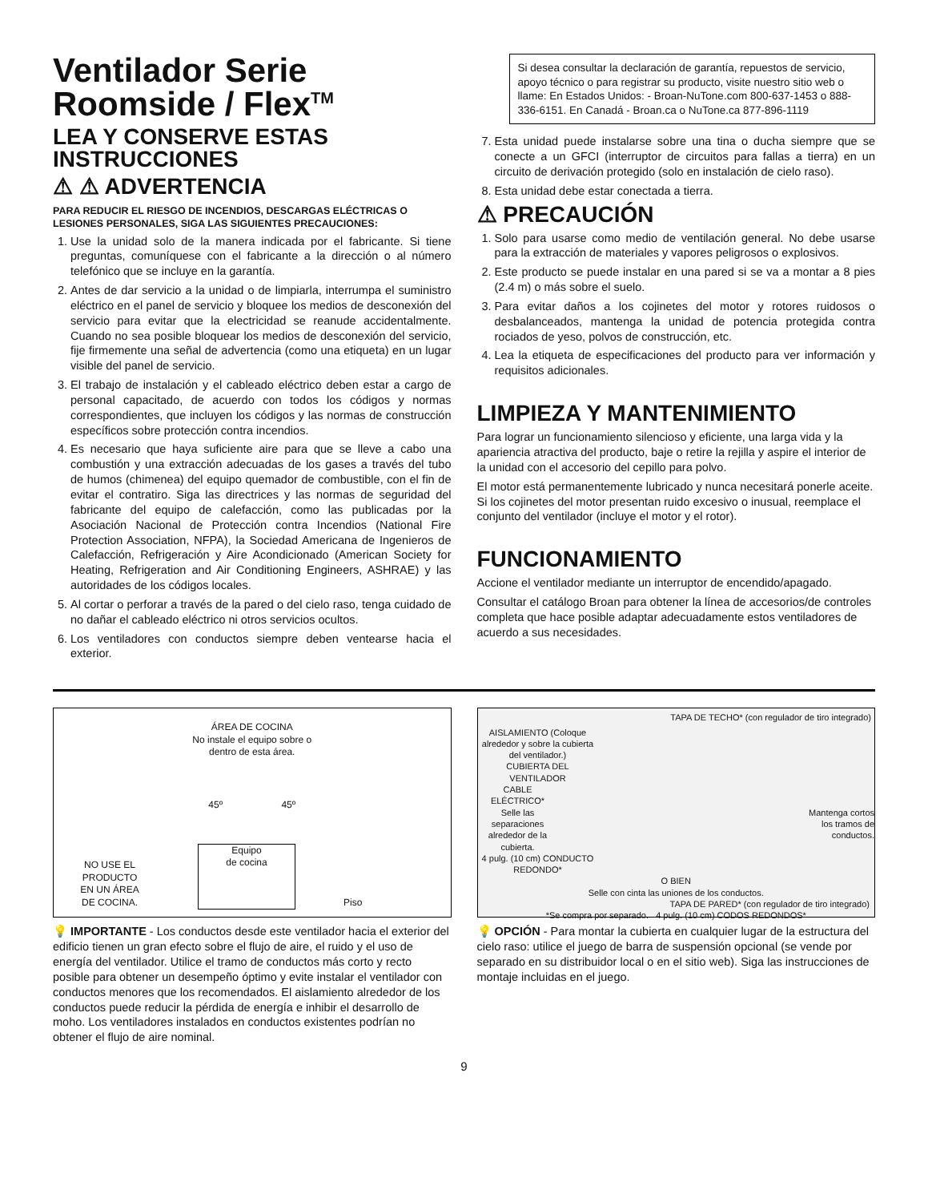Ventilador Serie Roomside / Flex<sup>TM</sup>
LEA Y CONSERVE ESTAS INSTRUCCIONES
⚠ ⚠ ADVERTENCIA
PARA REDUCIR EL RIESGO DE INCENDIOS, DESCARGAS ELÉCTRICAS O LESIONES PERSONALES, SIGA LAS SIGUIENTES PRECAUCIONES:
1. Use la unidad solo de la manera indicada por el fabricante. Si tiene preguntas, comuníquese con el fabricante a la dirección o al número telefónico que se incluye en la garantía.
2. Antes de dar servicio a la unidad o de limpiarla, interrumpa el suministro eléctrico en el panel de servicio y bloquee los medios de desconexión del servicio para evitar que la electricidad se reanude accidentalmente. Cuando no sea posible bloquear los medios de desconexión del servicio, fije firmemente una señal de advertencia (como una etiqueta) en un lugar visible del panel de servicio.
3. El trabajo de instalación y el cableado eléctrico deben estar a cargo de personal capacitado, de acuerdo con todos los códigos y normas correspondientes, que incluyen los códigos y las normas de construcción específicos sobre protección contra incendios.
4. Es necesario que haya suficiente aire para que se lleve a cabo una combustión y una extracción adecuadas de los gases a través del tubo de humos (chimenea) del equipo quemador de combustible, con el fin de evitar el contratiro. Siga las directrices y las normas de seguridad del fabricante del equipo de calefacción, como las publicadas por la Asociación Nacional de Protección contra Incendios (National Fire Protection Association, NFPA), la Sociedad Americana de Ingenieros de Calefacción, Refrigeración y Aire Acondicionado (American Society for Heating, Refrigeration and Air Conditioning Engineers, ASHRAE) y las autoridades de los códigos locales.
5. Al cortar o perforar a través de la pared o del cielo raso, tenga cuidado de no dañar el cableado eléctrico ni otros servicios ocultos.
6. Los ventiladores con conductos siempre deben ventearse hacia el exterior.
Si desea consultar la declaración de garantía, repuestos de servicio, apoyo técnico o para registrar su producto, visite nuestro sitio web o llame: En Estados Unidos: - Broan-NuTone.com 800-637-1453 o 888-336-6151. En Canadá - Broan.ca o NuTone.ca 877-896-1119
7. Esta unidad puede instalarse sobre una tina o ducha siempre que se conecte a un GFCI (interruptor de circuitos para fallas a tierra) en un circuito de derivación protegido (solo en instalación de cielo raso).
8. Esta unidad debe estar conectada a tierra.
⚠ PRECAUCIÓN
1. Solo para usarse como medio de ventilación general. No debe usarse para la extracción de materiales y vapores peligrosos o explosivos.
2. Este producto se puede instalar en una pared si se va a montar a 8 pies (2.4 m) o más sobre el suelo.
3. Para evitar daños a los cojinetes del motor y rotores ruidosos o desbalanceados, mantenga la unidad de potencia protegida contra rociados de yeso, polvos de construcción, etc.
4. Lea la etiqueta de especificaciones del producto para ver información y requisitos adicionales.
LIMPIEZA Y MANTENIMIENTO
Para lograr un funcionamiento silencioso y eficiente, una larga vida y la apariencia atractiva del producto, baje o retire la rejilla y aspire el interior de la unidad con el accesorio del cepillo para polvo.
El motor está permanentemente lubricado y nunca necesitará ponerle aceite. Si los cojinetes del motor presentan ruido excesivo o inusual, reemplace el conjunto del ventilador (incluye el motor y el rotor).
FUNCIONAMIENTO
Accione el ventilador mediante un interruptor de encendido/apagado.
Consultar el catálogo Broan para obtener la línea de accesorios/de controles completa que hace posible adaptar adecuadamente estos ventiladores de acuerdo a sus necesidades.
ÁREA DE COCINA
No instale el equipo sobre o
dentro de esta área.
45º 45º
NO USE EL
PRODUCTO
EN UN ÁREA
DE COCINA. Equipo
de cocina Piso
💡 IMPORTANTE - Los conductos desde este ventilador hacia el exterior del edificio tienen un gran efecto sobre el flujo de aire, el ruido y el uso de energía del ventilador. Utilice el tramo de conductos más corto y recto posible para obtener un desempeño óptimo y evite instalar el ventilador con conductos menores que los recomendados. El aislamiento alrededor de los conductos puede reducir la pérdida de energía e inhibir el desarrollo de moho. Los ventiladores instalados en conductos existentes podrían no obtener el flujo de aire nominal.
TAPA DE TECHO* (con regulador de tiro integrado)
AISLAMIENTO (Coloque alrededor y sobre la cubierta del ventilador.)
CUBIERTA DEL VENTILADOR
CABLE ELÉCTRICO*
Mantenga cortos los tramos de conductos.
Selle las separaciones alrededor de la cubierta.
4 pulg. (10 cm) CONDUCTO REDONDO*
O BIEN
Selle con cinta las uniones de los conductos.
TAPA DE PARED* (con regulador de tiro integrado)
*Se compra por separado. 4 pulg. (10 cm) CODOS REDONDOS*
💡 OPCIÓN - Para montar la cubierta en cualquier lugar de la estructura del cielo raso: utilice el juego de barra de suspensión opcional (se vende por separado en su distribuidor local o en el sitio web). Siga las instrucciones de montaje incluidas en el juego.
9